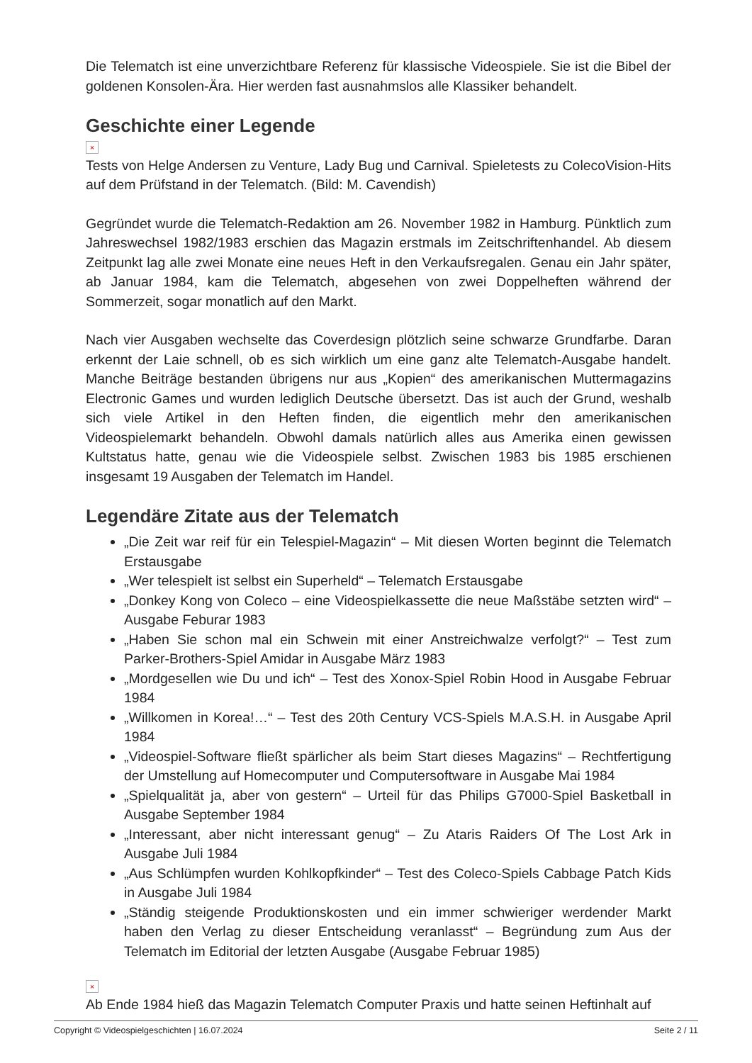Die Telematch ist eine unverzichtbare Referenz für klassische Videospiele. Sie ist die Bibel der goldenen Konsolen-Ära. Hier werden fast ausnahmslos alle Klassiker behandelt.
Geschichte einer Legende
×
Tests von Helge Andersen zu Venture, Lady Bug und Carnival. Spieletests zu ColecoVision-Hits auf dem Prüfstand in der Telematch. (Bild: M. Cavendish)
Gegründet wurde die Telematch-Redaktion am 26. November 1982 in Hamburg. Pünktlich zum Jahreswechsel 1982/1983 erschien das Magazin erstmals im Zeitschriftenhandel. Ab diesem Zeitpunkt lag alle zwei Monate eine neues Heft in den Verkaufsregalen. Genau ein Jahr später, ab Januar 1984, kam die Telematch, abgesehen von zwei Doppelheften während der Sommerzeit, sogar monatlich auf den Markt.
Nach vier Ausgaben wechselte das Coverdesign plötzlich seine schwarze Grundfarbe. Daran erkennt der Laie schnell, ob es sich wirklich um eine ganz alte Telematch-Ausgabe handelt. Manche Beiträge bestanden übrigens nur aus „Kopien“ des amerikanischen Muttermagazins Electronic Games und wurden lediglich Deutsche übersetzt. Das ist auch der Grund, weshalb sich viele Artikel in den Heften finden, die eigentlich mehr den amerikanischen Videospielemarkt behandeln. Obwohl damals natürlich alles aus Amerika einen gewissen Kultstatus hatte, genau wie die Videospiele selbst. Zwischen 1983 bis 1985 erschienen insgesamt 19 Ausgaben der Telematch im Handel.
Legendäre Zitate aus der Telematch
„Die Zeit war reif für ein Telespiel-Magazin“ – Mit diesen Worten beginnt die Telematch Erstausgabe
„Wer telespielt ist selbst ein Superheld“ – Telematch Erstausgabe
„Donkey Kong von Coleco – eine Videospielkassette die neue Maßstäbe setzten wird“ – Ausgabe Feburar 1983
„Haben Sie schon mal ein Schwein mit einer Anstreichwalze verfolgt?“ – Test zum Parker-Brothers-Spiel Amidar in Ausgabe März 1983
„Mordgesellen wie Du und ich“ – Test des Xonox-Spiel Robin Hood in Ausgabe Februar 1984
„Willkomen in Korea!…“ – Test des 20th Century VCS-Spiels M.A.S.H. in Ausgabe April 1984
„Videospiel-Software fließt spärlicher als beim Start dieses Magazins“ – Rechtfertigung der Umstellung auf Homecomputer und Computersoftware in Ausgabe Mai 1984
„Spielqualität ja, aber von gestern“ – Urteil für das Philips G7000-Spiel Basketball in Ausgabe September 1984
„Interessant, aber nicht interessant genug“ – Zu Ataris Raiders Of The Lost Ark in Ausgabe Juli 1984
„Aus Schlümpfen wurden Kohlkopfkinder“ – Test des Coleco-Spiels Cabbage Patch Kids in Ausgabe Juli 1984
„Ständig steigende Produktionskosten und ein immer schwieriger werdender Markt haben den Verlag zu dieser Entscheidung veranlasst“ – Begründung zum Aus der Telematch im Editorial der letzten Ausgabe (Ausgabe Februar 1985)
×
Ab Ende 1984 hieß das Magazin Telematch Computer Praxis und hatte seinen Heftinhalt auf
Copyright © Videospielgeschichten | 16.07.2024 Seite 2 / 11